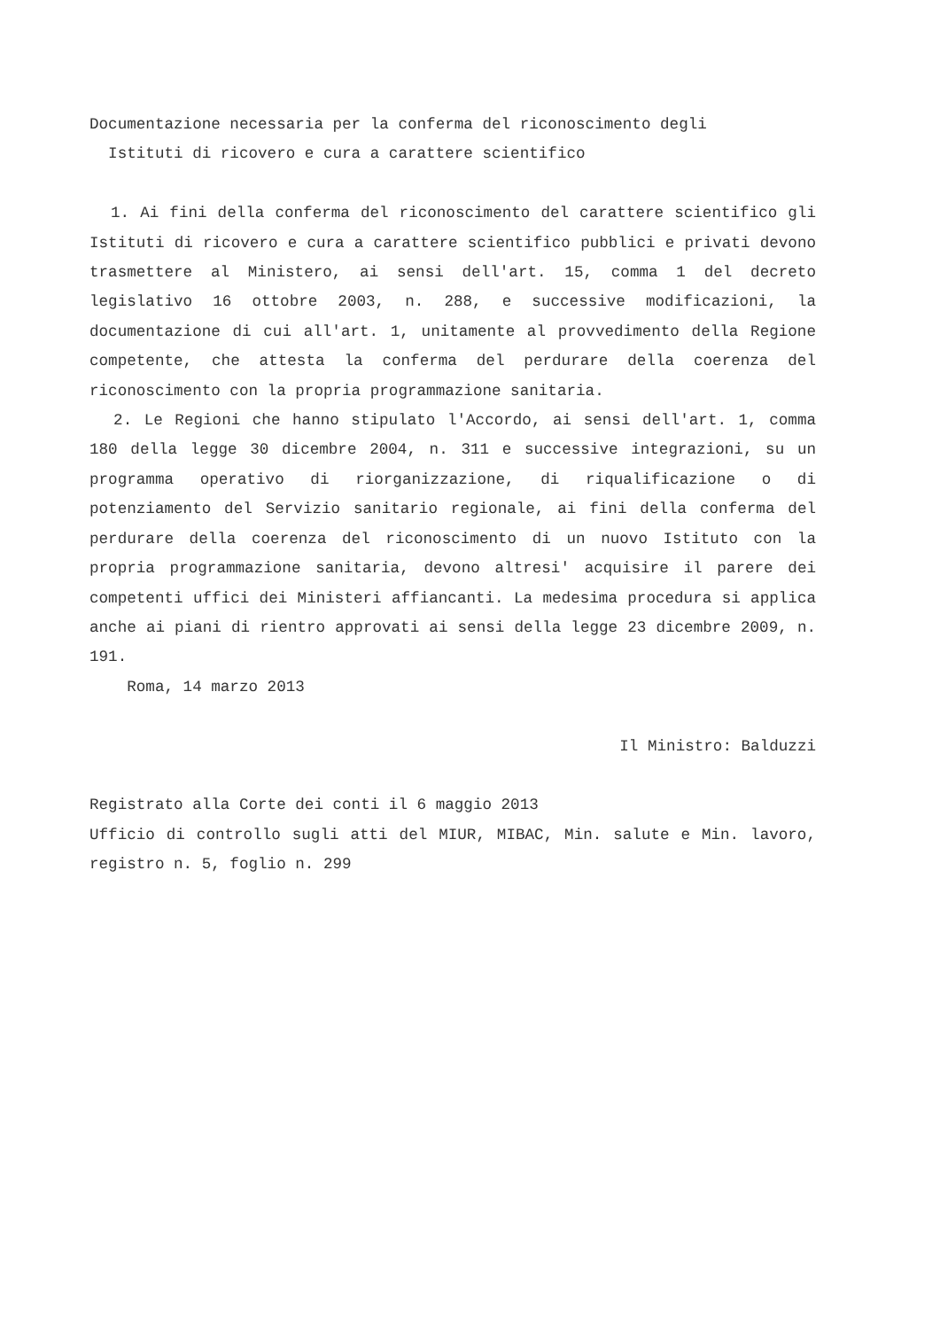Documentazione necessaria per la conferma del riconoscimento degli
Istituti di ricovero e cura a carattere scientifico
1. Ai fini della conferma del riconoscimento del carattere scientifico gli Istituti di ricovero e cura a carattere scientifico pubblici e privati devono trasmettere al Ministero, ai sensi dell'art. 15, comma 1 del decreto legislativo 16 ottobre 2003, n. 288, e successive modificazioni, la documentazione di cui all'art. 1, unitamente al provvedimento della Regione competente, che attesta la conferma del perdurare della coerenza del riconoscimento con la propria programmazione sanitaria.
2. Le Regioni che hanno stipulato l'Accordo, ai sensi dell'art. 1, comma 180 della legge 30 dicembre 2004, n. 311 e successive integrazioni, su un programma operativo di riorganizzazione, di riqualificazione o di potenziamento del Servizio sanitario regionale, ai fini della conferma del perdurare della coerenza del riconoscimento di un nuovo Istituto con la propria programmazione sanitaria, devono altresi' acquisire il parere dei competenti uffici dei Ministeri affiancanti. La medesima procedura si applica anche ai piani di rientro approvati ai sensi della legge 23 dicembre 2009, n. 191.
Roma, 14 marzo 2013
Il Ministro: Balduzzi
Registrato alla Corte dei conti il 6 maggio 2013
Ufficio di controllo sugli atti del MIUR, MIBAC, Min. salute e Min. lavoro, registro n. 5, foglio n. 299